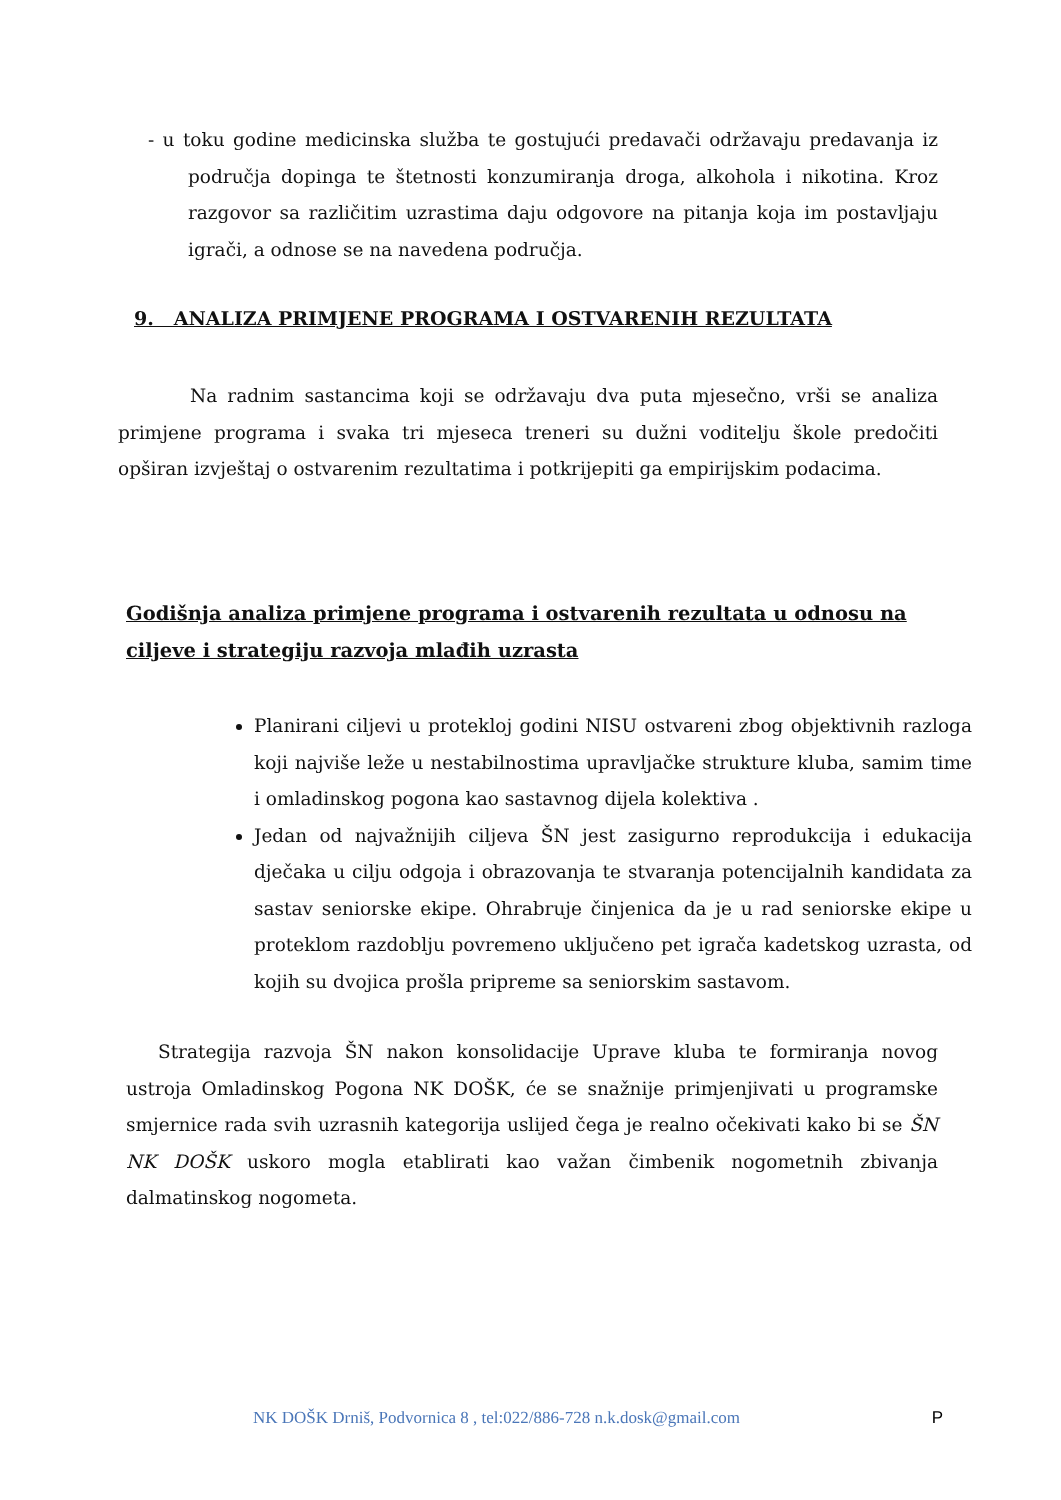- u toku godine medicinska služba te gostujući predavači održavaju predavanja iz područja dopinga te štetnosti konzumiranja droga, alkohola i nikotina. Kroz razgovor sa različitim uzrastima daju odgovore na pitanja koja im postavljaju igrači, a odnose se na navedena područja.
9. ANALIZA PRIMJENE PROGRAMA I OSTVARENIH REZULTATA
Na radnim sastancima koji se održavaju dva puta mjesečno, vrši se analiza primjene programa i svaka tri mjeseca treneri su dužni voditelju škole predočiti opširan izvještaj o ostvarenim rezultatima i potkrijepiti ga empirijskim podacima.
Godišnja analiza primjene programa i ostvarenih rezultata u odnosu na ciljeve i strategiju razvoja mlađih uzrasta
Planirani ciljevi u protekloj godini NISU ostvareni zbog objektivnih razloga koji najviše leže u nestabilnostima upravljačke strukture kluba, samim time i omladinskog pogona kao sastavnog dijela kolektiva .
Jedan od najvažnijih ciljeva ŠN jest zasigurno reprodukcija i edukacija dječaka u cilju odgoja i obrazovanja te stvaranja potencijalnih kandidata za sastav seniorske ekipe. Ohrabruje činjenica da je u rad seniorske ekipe u proteklom razdoblju povremeno uključeno pet igrača kadetskog uzrasta, od kojih su dvojica prošla pripreme sa seniorskim sastavom.
Strategija razvoja ŠN nakon konsolidacije Uprave kluba te formiranja novog ustroja Omladinskog Pogona NK DOŠK, će se snažnije primjenjivati u programske smjernice rada svih uzrasnih kategorija uslijed čega je realno očekivati kako bi se ŠN NK DOŠK uskoro mogla etablirati kao važan čimbenik nogometnih zbivanja dalmatinskog nogometa.
NK DOŠK Drniš, Podvornica 8 , tel:022/886-728 n.k.dosk@gmail.com P